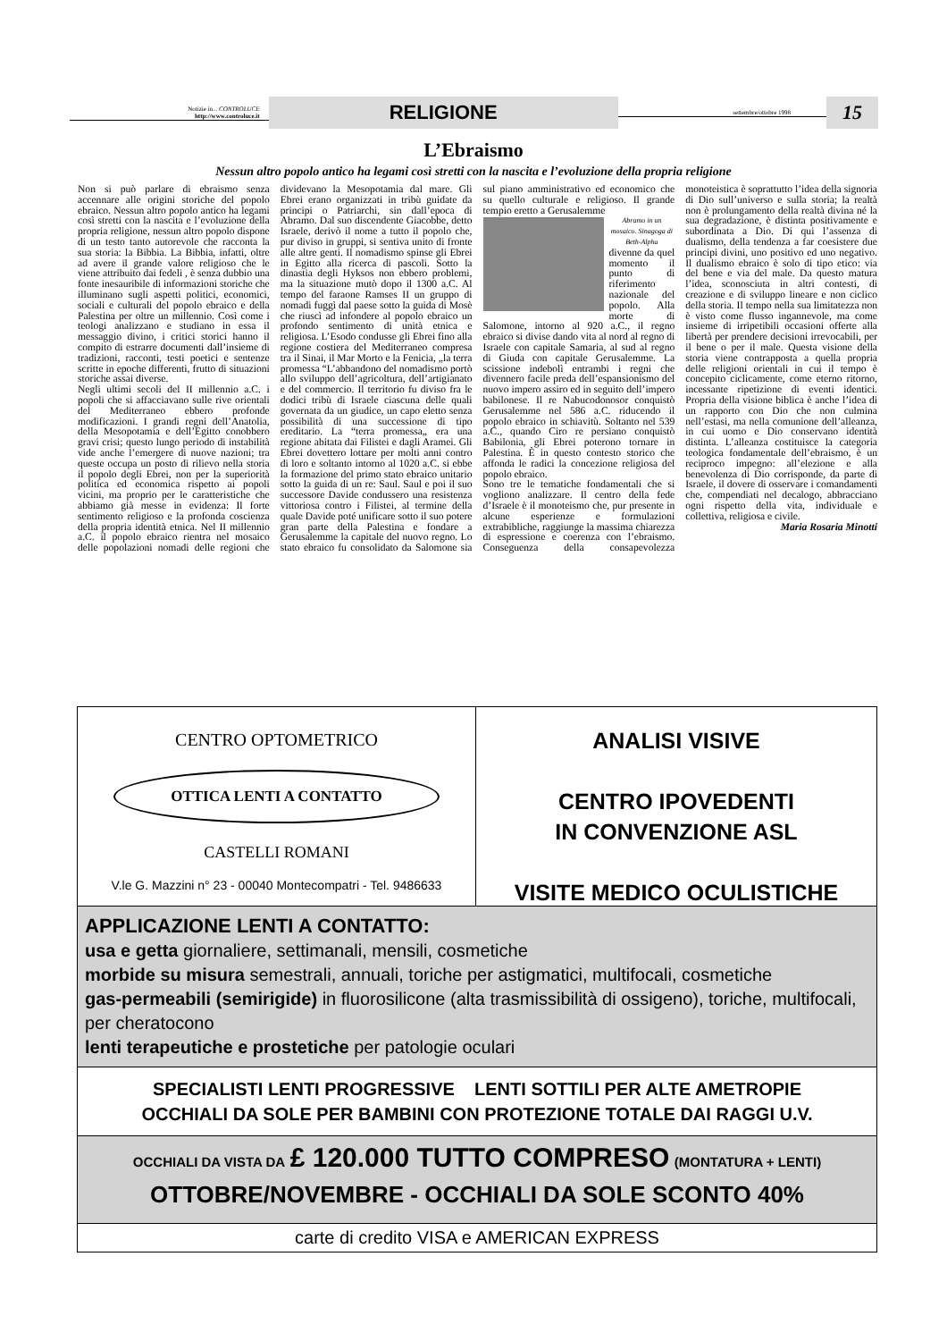Notizie in... CONTROLUCE
http://www.controluce.it
RELIGIONE
settembre/ottobre 1998
15
L’Ebraismo
Nessun altro popolo antico ha legami così stretti con la nascita e l’evoluzione della propria religione
Non si può parlare di ebraismo senza accennare alle origini storiche del popolo ebraico. Nessun altro popolo antico ha legami così stretti con la nascita e l’evoluzione della propria religione, nessun altro popolo dispone di un testo tanto autorevole che racconta la sua storia: la Bibbia. La Bibbia, infatti, oltre ad avere il grande valore religioso che le viene attribuito dai fedeli , è senza dubbio una fonte inesauribile di informazioni storiche che illuminano sugli aspetti politici, economici, sociali e culturali del popolo ebraico e della Palestina per oltre un millennio. Così come i teologi analizzano e studiano in essa il messaggio divino, i critici storici hanno il compito di estrarre documenti dall’insieme di tradizioni, racconti, testi poetici e sentenze scritte in epoche differenti, frutto di situazioni storiche assai diverse.
Negli ultimi secoli del II millennio a.C. i popoli che si affacciavano sulle rive orientali del Mediterraneo ebbero profonde modificazioni. I grandi regni dell’Anatolia, della Mesopotamia e dell’Egitto conobbero gravi crisi; questo lungo periodo di instabilità vide anche l’emergere di nuove nazioni; tra queste occupa un posto di rilievo nella storia il popolo degli Ebrei, non per la superiorità politica ed economica rispetto ai popoli vicini, ma proprio per le caratteristiche che abbiamo già messe in evidenza: Il forte sentimento religioso e la profonda coscienza della propria identità etnica. Nel II millennio a.C. il popolo ebraico rientra nel mosaico delle popolazioni nomadi delle regioni che dividevano la Mesopotamia dal mare. Gli Ebrei erano organizzati in tribù guidate da principi o Patriarchi, sin dall’epoca di Abramo. Dal suo discendente Giacobbe, detto Israele, derivò il nome a tutto il popolo che, pur diviso in gruppi, si sentiva unito di fronte alle altre genti. Il nomadismo spinse gli Ebrei in Egitto alla ricerca di pascoli. Sotto la dinastia degli Hyksos non ebbero problemi, ma la situazione mutò dopo il 1300 a.C. Al tempo del faraone Ramses II un gruppo di nomadi fuggì dal paese sotto la guida di Mosè che riuscì ad infondere al popolo ebraico un profondo sentimento di unità etnica e religiosa. L’Esodo condusse gli Ebrei fino alla regione costiera del Mediterraneo compresa tra il Sinai, il Mar Morto e la Fenicia, „la terra promessa “L’abbandono del nomadismo portò allo sviluppo dell’agricoltura, dell’artigianato e del commercio. Il territorio fu diviso fra le dodici tribù di Israele ciascuna delle quali governata da un giudice, un capo eletto senza possibilità di una successione di tipo ereditario. La “terra promessa„ era una regione abitata dai Filistei e dagli Aramei. Gli Ebrei dovettero lottare per molti anni contro di loro e soltanto intorno al 1020 a.C. si ebbe la formazione del primo stato ebraico unitario sotto la guida di un re: Saul. Saul e poi il suo successore Davide condussero una resistenza vittoriosa contro i Filistei, al termine della quale Davide poté unificare sotto il suo potere gran parte della Palestina e fondare a Gerusalemme la capitale del nuovo regno. Lo stato ebraico fu consolidato da Salomone sia sul piano amministrativo ed economico che su quello culturale e religioso. Il grande tempio eretto a Gerusalemme
Abramo in un mosaico. Sinagoga di Beth-Alpha
divenne da quel momento il punto di riferimento nazionale del popolo. Alla morte di Salomone, intorno al 920 a.C., il regno ebraico si divise dando vita al nord al regno di Israele con capitale Samaria, al sud al regno di Giuda con capitale Gerusalemme. La scissione indebolì entrambi i regni che divennero facile preda dell’espansionismo del nuovo impero assiro ed in seguito dell’impero babilonese. Il re Nabucodonosor conquistò Gerusalemme nel 586 a.C. riducendo il popolo ebraico in schiavitù. Soltanto nel 539 a.C., quando Ciro re persiano conquistò Babilonia, gli Ebrei poterono tornare in Palestina. È in questo contesto storico che affonda le radici la concezione religiosa del popolo ebraico.
Sono tre le tematiche fondamentali che si vogliono analizzare. Il centro della fede d’Israele è il monoteismo che, pur presente in alcune esperienze e formulazioni extrabibliche, raggiunge la massima chiarezza di espressione e coerenza con l’ebraismo. Conseguenza della consapevolezza monoteistica è soprattutto l’idea della signoria di Dio sull’universo e sulla storia; la realtà non è prolungamento della realtà divina né la sua degradazione, è distinta positivamente e subordinata a Dio. Di qui l’assenza di dualismo, della tendenza a far coesistere due principi divini, uno positivo ed uno negativo. Il dualismo ebraico è solo di tipo etico: via del bene e via del male. Da questo matura l’idea, sconosciuta in altri contesti, di creazione e di sviluppo lineare e non ciclico della storia. Il tempo nella sua limitatezza non è visto come flusso ingannevole, ma come insieme di irripetibili occasioni offerte alla libertà per prendere decisioni irrevocabili, per il bene o per il male. Questa visione della storia viene contrapposta a quella propria delle religioni orientali in cui il tempo è concepito ciclicamente, come eterno ritorno, incessante ripetizione di eventi identici. Propria della visione biblica è anche l’idea di un rapporto con Dio che non culmina nell’estasi, ma nella comunione dell’alleanza, in cui uomo e Dio conservano identità distinta. L’alleanza costituisce la categoria teologica fondamentale dell’ebraismo, è un reciproco impegno: all’elezione e alla benevolenza di Dio corrisponde, da parte di Israele, il dovere di osservare i comandamenti che, compendiati nel decalogo, abbracciano ogni rispetto della vita, individuale e collettiva, religiosa e civile.
Maria Rosaria Minotti
CENTRO OPTOMETRICO
OTTICA LENTI A CONTATTO
CASTELLI ROMANI
V.le G. Mazzini n° 23 - 00040 Montecompatri - Tel. 9486633
ANALISI VISIVE
CENTRO IPOVEDENTI
IN CONVENZIONE ASL
VISITE MEDICO OCULISTICHE
APPLICAZIONE LENTI A CONTATTO:
usa e getta giornaliere, settimanali, mensili, cosmetiche
morbide su misura semestrali, annuali, toriche per astigmatici, multifocali, cosmetiche
gas-permeabili (semirigide) in fluorosilicone (alta trasmissibilità di ossigeno), toriche, multifocali, per cheratocono
lenti terapeutiche e prostetiche per patologie oculari
SPECIALISTI LENTI PROGRESSIVE LENTI SOTTILI PER ALTE AMETROPIE
OCCHIALI DA SOLE PER BAMBINI CON PROTEZIONE TOTALE DAI RAGGI U.V.
OCCHIALI DA VISTA DA £ 120.000 TUTTO COMPRESO (MONTATURA + LENTI)
OTTOBRE/NOVEMBRE - OCCHIALI DA SOLE SCONTO 40%
carte di credito VISA e AMERICAN EXPRESS